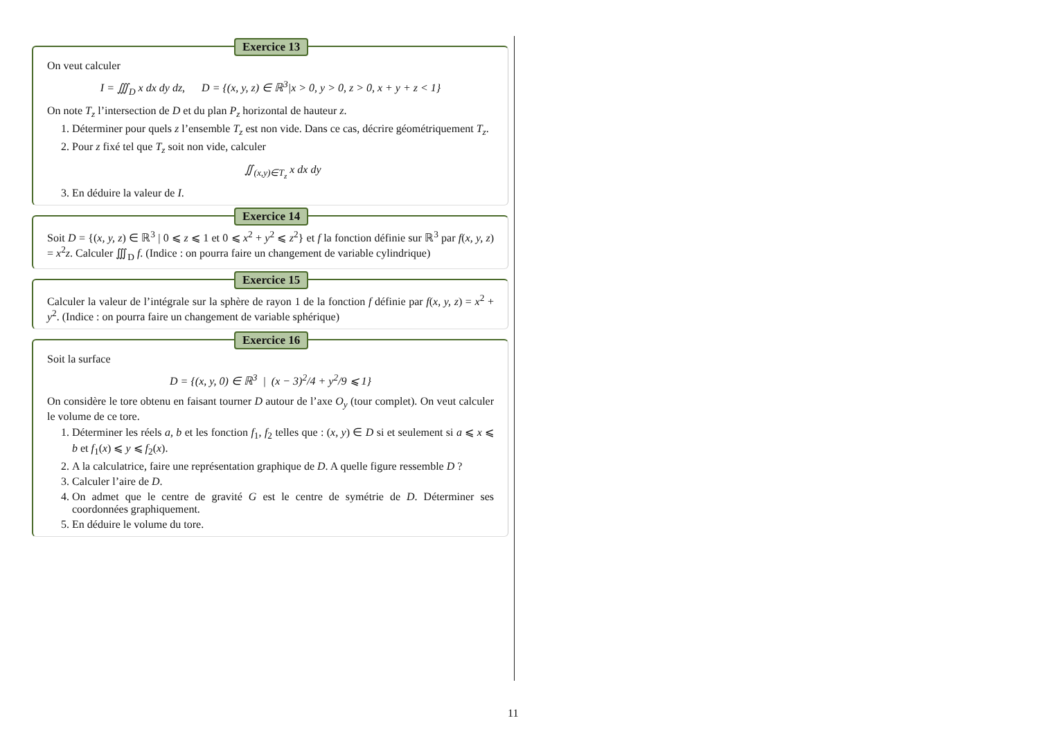Exercice 13
On veut calculer
I = ∭<sub>D</sub> x dx dy dz, D = {(x, y, z) ∈ ℝ<sup>3</sup>|x > 0, y > 0, z > 0, x + y + z < 1}
On note T<sub>z</sub> l’intersection de D et du plan P<sub>z</sub> horizontal de hauteur z.
1. Déterminer pour quels z l’ensemble T<sub>z</sub> est non vide. Dans ce cas, décrire géométriquement T<sub>z</sub>.
2. Pour z fixé tel que T<sub>z</sub> soit non vide, calculer
∬<sub>(x,y)∈T<sub>z</sub></sub> x dx dy
3. En déduire la valeur de I.
Exercice 14
Soit D = {(x, y, z) ∈ ℝ<sup>3</sup> | 0 ⩽ z ⩽ 1 et 0 ⩽ x<sup>2</sup> + y<sup>2</sup> ⩽ z<sup>2</sup>} et f la fonction définie sur ℝ<sup>3</sup> par f(x, y, z) = x<sup>2</sup>z. Calculer ∭<sub>D</sub> f. (Indice : on pourra faire un changement de variable cylindrique)
Exercice 15
Calculer la valeur de l’intégrale sur la sphère de rayon 1 de la fonction f définie par f(x, y, z) = x<sup>2</sup> + y<sup>2</sup>. (Indice : on pourra faire un changement de variable sphérique)
Exercice 16
Soit la surface
D = {(x, y, 0) ∈ ℝ<sup>3</sup> | (x − 3)<sup>2</sup>/4 + y<sup>2</sup>/9 ⩽ 1}
On considère le tore obtenu en faisant tourner D autour de l’axe O<sub>y</sub> (tour complet). On veut calculer le volume de ce tore.
1. Déterminer les réels a, b et les fonction f<sub>1</sub>, f<sub>2</sub> telles que : (x, y) ∈ D si et seulement si a ⩽ x ⩽ b et f<sub>1</sub>(x) ⩽ y ⩽ f<sub>2</sub>(x).
2. A la calculatrice, faire une représentation graphique de D. A quelle figure ressemble D ?
3. Calculer l’aire de D.
4. On admet que le centre de gravité G est le centre de symétrie de D. Déterminer ses coordonnées graphiquement.
5. En déduire le volume du tore.
11